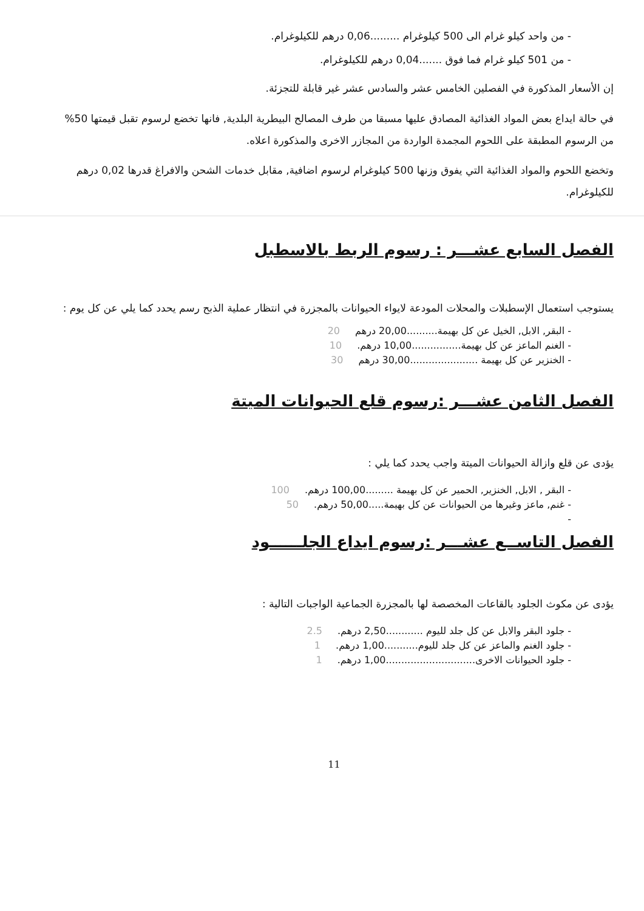- من واحد كيلو غرام الى 500 كيلوغرام .........0,06 درهم للكيلوغرام.
- من 501 كيلو غرام فما فوق .......0,04 درهم للكيلوغرام.
إن الأسعار المذكورة في الفصلين الخامس عشر والسادس عشر غير قابلة للتجزئة.
في حالة ايداع بعض المواد الغذائية المصادق عليها مسبقا من طرف المصالح البيطرية البلدية, فانها تخضع لرسوم تقبل قيمتها 50% من الرسوم المطبقة على اللحوم المجمدة الواردة من المجازر الاخرى والمذكورة اعلاه.
وتخضع اللحوم والمواد الغذائية التي يفوق وزنها 500 كيلوغرام لرسوم اضافية, مقابل خدمات الشحن والافراغ قدرها 0,02 درهم للكيلوغرام.
الفصل السابع عشـــر : رسوم الربط بالاسطبل
يستوجب استعمال الإسطبلات والمحلات المودعة لايواء الحيوانات بالمجزرة في انتظار عملية الذبح رسم يحدد كما يلي عن كل يوم :
- البقر, الابل, الخيل عن كل بهيمة..........20,00 درهم 20
- الغنم الماعز عن كل بهيمة................10,00 درهم. 10
- الخنزير عن كل بهيمة ......................30,00 درهم 30
الفصل الثامن عشـــر :رسوم قلع الحيوانات الميتة
يؤدى عن قلع وازالة الحيوانات الميتة واجب يحدد كما يلي :
- البقر , الابل, الخنزير, الحمير عن كل بهيمة .........100,00 درهم. 100
- غنم, ماعز وغيرها من الحيوانات عن كل بهيمة.....50,00 درهم. 50
-
الفصل التاســع عشـــر :رسوم ايداع الجلــــــود
يؤدى عن مكوث الجلود بالقاعات المخصصة لها بالمجزرة الجماعية الواجبات التالية :
- جلود البقر والابل عن كل جلد لليوم ............2,50 درهم. 2.5
- جلود الغنم والماعز عن كل جلد لليوم...........1,00 درهم. 1
- جلود الحيوانات الاخرى.............................1,00 درهم. 1
11